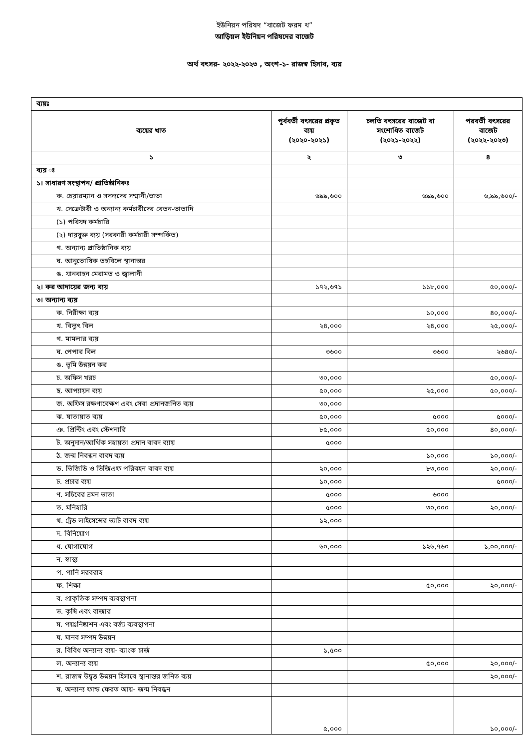ইউনিয়ন পরিষদ “বাজেট ফরম খ”
আড়িয়ল ইউনিয়ন পরিষদের বাজেট
অর্থ বৎসর- ২০২২-২০২৩ , অংশ-১- রাজস্ব হিসাব, ব্যয়
| ব্যয়ঃ | | | |
| ব্যয়ের খাত | পূর্ববর্তী বৎসরের প্রকৃত ব্যয় (২০২০-২০২১) | চলতি বৎসরের বাজেট বা সংশোধিত বাজেট (২০২১-২০২২) | পরবর্তী বৎসরের বাজেট (২০২২-২০২৩) |
| ১ | ২ | ৩ | ৪ |
| ব্যয় ঃ | | | |
| ১। সাধারণ সংস্থাপন/ প্রাতিষ্ঠানিকঃ | | | |
| ক. চেয়ারম্যান ও সদস্যদের সম্মানী/ভাতা | ৬৯৯,৬০০ | ৬৯৯,৬০০ | ৬,৯৯,৬০০/- |
| খ. সেক্রেটারী ও অন্যান্য কর্মচারীদের বেতন-ভাতাদি | | | |
| (১) পরিষদ কর্মচারি | | | |
| (২) দায়যুক্ত ব্যয় (সরকারী কর্মচারী সম্পর্কিত) | | | |
| গ. অন্যান্য প্রাতিষ্ঠানিক ব্যয় | | | |
| ঘ. আনুতোষিক তহবিলে স্থানান্তর | | | |
| ঙ. যানবাহন মেরামত ও জ্বালানী | | | |
| ২। কর আদায়ের জন্য ব্যয় | ১৭২,৬৭১ | ১১৮,০০০ | ৫০,০০০/- |
| ৩। অন্যান্য ব্যয় | | | |
| ক. নিরীক্ষা ব্যয় | | ১০,০০০ | ৪০,০০০/- |
| খ. বিদ্যুৎ বিল | ২৪,০০০ | ২৪,০০০ | ২৫,০০০/- |
| গ. মামলার ব্যয় | | | |
| ঘ. পেপার বিল | ৩৬০০ | ৩৬০০ | ২৬৪০/- |
| ঙ. ভূমি উন্নয়ন কর | | | |
| চ. অফিস খরচ | ৩০,০০০ | | ৫০,০০০/- |
| ছ. আপ্যায়ন ব্যয় | ৫০,০০০ | ২৫,০০০ | ৫০,০০০/- |
| জ. অফিস রক্ষণাবেক্ষণ এবং সেবা প্রদানজনিত ব্যয় | ৩০,০০০ | | |
| ঝ. যাতায়াত ব্যয় | ৫০,০০০ | ৫০০০ | ৫০০০/- |
| ঞ. প্রিন্টিং এবং স্টেশনারি | ৮৫,০০০ | ৫০,০০০ | ৪০,০০০/- |
| ট. অনুদান/আর্থিক সহায়তা প্রদান বাবদ ব্যায় | ৫০০০ | | |
| ঠ. জন্ম নিবন্ধন বাবদ ব্যয় | | ১০,০০০ | ১০,০০০/- |
| ড. ভিজিডি ও ভিজিএফ পরিবহন বাবদ ব্যয় | ২০,০০০ | ৮৩,০০০ | ২০,০০০/- |
| ঢ. প্রচার ব্যয় | ১০,০০০ | | ৫০০০/- |
| ণ. সচিবের ভ্রমন ভাতা | ৫০০০ | ৬০০০ | |
| ত. মনিহারি | ৫০০০ | ৩০,০০০ | ২০,০০০/- |
| থ. ট্রেড লাইসেন্সের ভ্যাট বাবদ ব্যয় | ১২,০০০ | | |
| দ. বিনিয়োগ | | | |
| ধ. যোগাযোগ | ৬০,০০০ | ১২৬,৭৬০ | ১,০০,০০০/- |
| ন. স্বাস্থ্য | | | |
| প. পানি সরবরাহ | | | |
| ফ. শিক্ষা | | ৫০,০০০ | ২০,০০০/- |
| ব. প্রাকৃতিক সম্পদ ব্যবস্থাপনা | | | |
| ভ. কৃষি এবং বাজার | | | |
| ম. পয়ঃনিষ্কাশন এবং বর্জ্য ব্যবস্থাপনা | | | |
| য. মানব সম্পদ উন্নয়ন | | | |
| র. বিবিধ অন্যান্য ব্যয়- ব্যাংক চার্জ | ১,৫০০ | | |
| ল. অন্যান্য ব্যয় | | ৫০,০০০ | ২০,০০০/- |
| শ. রাজস্ব উদ্বৃত্ত উন্নয়ন হিসাবে স্থানান্তর জনিত ব্যয় | | | ২০,০০০/- |
| ষ. অন্যান্য ফান্ড ফেরত আয়- জন্ম নিবন্ধন | | | |
| | ৫,০০০ | | ১০,০০০/- |